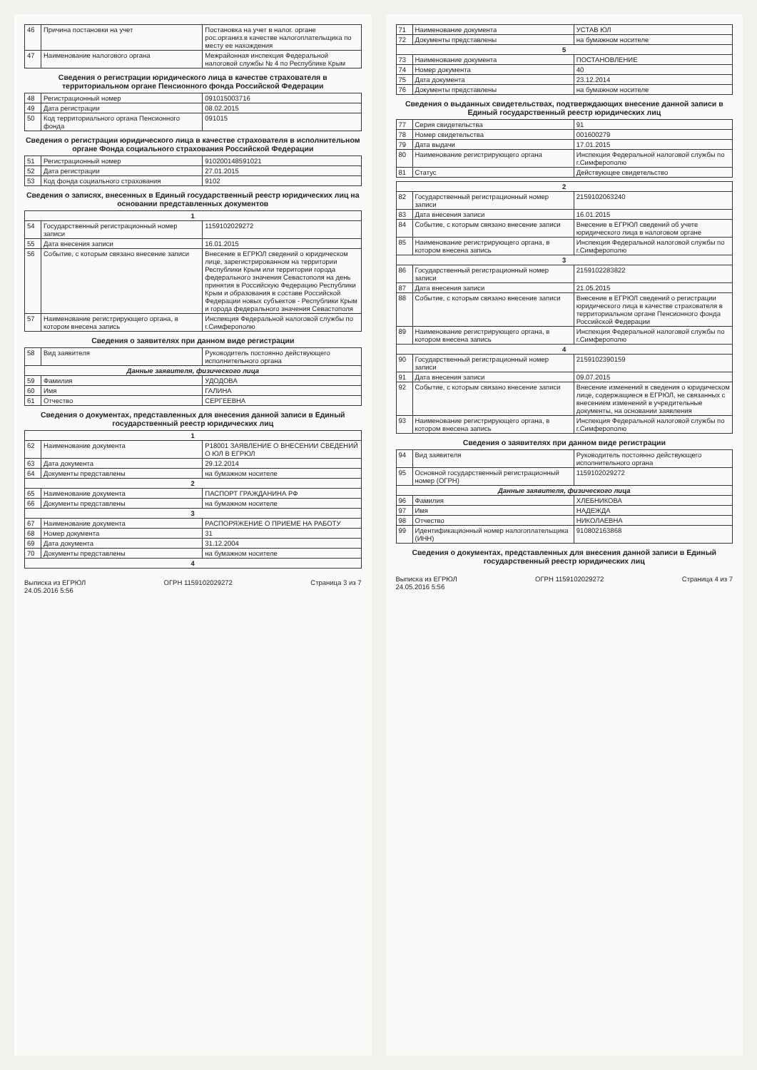| 46 | Причина постановки на учет | Постановка на учет в налог. органе рос.организ.в качестве налогоплательщика по месту ее нахождения |
| 47 | Наименование налогового органа | Межрайонная инспекция Федеральной налоговой службы № 4 по Республике Крым |
Сведения о регистрации юридического лица в качестве страхователя в территориальном органе Пенсионного фонда Российской Федерации
| 48 | Регистрационный номер | 091015003716 |
| 49 | Дата регистрации | 08.02.2015 |
| 50 | Код территориального органа Пенсионного фонда | 091015 |
Сведения о регистрации юридического лица в качестве страхователя в исполнительном органе Фонда социального страхования Российской Федерации
| 51 | Регистрационный номер | 910200148591021 |
| 52 | Дата регистрации | 27.01.2015 |
| 53 | Код фонда социального страхования | 9102 |
Сведения о записях, внесенных в Единый государственный реестр юридических лиц на основании представленных документов
| 1 | | |
| 54 | Государственный регистрационный номер записи | 1159102029272 |
| 55 | Дата внесения записи | 16.01.2015 |
| 56 | Событие, с которым связано внесение записи | Внесение в ЕГРЮЛ сведений о юридическом лице, зарегистрированном на территории Республики Крым или территории города федерального значения Севастополя на день принятия в Российскую Федерацию Республики Крым и образования в составе Российской Федерации новых субъектов - Республики Крым и города федерального значения Севастополя |
| 57 | Наименование регистрирующего органа, в котором внесена запись | Инспекция Федеральной налоговой службы по г.Симферополю |
Сведения о заявителях при данном виде регистрации
| 58 | Вид заявителя | Руководитель постоянно действующего исполнительного органа |
| Данные заявителя, физического лица | | |
| 59 | Фамилия | УДОДОВА |
| 60 | Имя | ГАЛИНА |
| 61 | Отчество | СЕРГЕЕВНА |
Сведения о документах, представленных для внесения данной записи в Единый государственный реестр юридических лиц
| 1 | | |
| 62 | Наименование документа | Р18001 ЗАЯВЛЕНИЕ О ВНЕСЕНИИ СВЕДЕНИЙ О ЮЛ В ЕГРЮЛ |
| 63 | Дата документа | 29.12.2014 |
| 64 | Документы представлены | на бумажном носителе |
| 2 | | |
| 65 | Наименование документа | ПАСПОРТ ГРАЖДАНИНА РФ |
| 66 | Документы представлены | на бумажном носителе |
| 3 | | |
| 67 | Наименование документа | РАСПОРЯЖЕНИЕ О ПРИЕМЕ НА РАБОТУ |
| 68 | Номер документа | 31 |
| 69 | Дата документа | 31.12.2004 |
| 70 | Документы представлены | на бумажном носителе |
| 4 | | |
Выписка из ЕГРЮЛ
24.05.2016 5:56 ОГРН 1159102029272 Страница 3 из 7
| 71 | Наименование документа | УСТАВ ЮЛ |
| 72 | Документы представлены | на бумажном носителе |
| 5 | | |
| 73 | Наименование документа | ПОСТАНОВЛЕНИЕ |
| 74 | Номер документа | 40 |
| 75 | Дата документа | 23.12.2014 |
| 76 | Документы представлены | на бумажном носителе |
Сведения о выданных свидетельствах, подтверждающих внесение данной записи в Единый государственный реестр юридических лиц
| 77 | Серия свидетельства | 91 |
| 78 | Номер свидетельства | 001600279 |
| 79 | Дата выдачи | 17.01.2015 |
| 80 | Наименование регистрирующего органа | Инспекция Федеральной налоговой службы по г.Симферополю |
| 81 | Статус | Действующее свидетельство |
| 2 | | |
| 82 | Государственный регистрационный номер записи | 2159102063240 |
| 83 | Дата внесения записи | 16.01.2015 |
| 84 | Событие, с которым связано внесение записи | Внесение в ЕГРЮЛ сведений об учете юридического лица в налоговом органе |
| 85 | Наименование регистрирующего органа, в котором внесена запись | Инспекция Федеральной налоговой службы по г.Симферополю |
| 3 | | |
| 86 | Государственный регистрационный номер записи | 2159102283822 |
| 87 | Дата внесения записи | 21.05.2015 |
| 88 | Событие, с которым связано внесение записи | Внесение в ЕГРЮЛ сведений о регистрации юридического лица в качестве страхователя в территориальном органе Пенсионного фонда Российской Федерации |
| 89 | Наименование регистрирующего органа, в котором внесена запись | Инспекция Федеральной налоговой службы по г.Симферополю |
| 4 | | |
| 90 | Государственный регистрационный номер записи | 2159102390159 |
| 91 | Дата внесения записи | 09.07.2015 |
| 92 | Событие, с которым связано внесение записи | Внесение изменений в сведения о юридическом лице, содержащиеся в ЕГРЮЛ, не связанных с внесением изменений в учредительные документы, на основании заявления |
| 93 | Наименование регистрирующего органа, в котором внесена запись | Инспекция Федеральной налоговой службы по г.Симферополю |
Сведения о заявителях при данном виде регистрации
| 94 | Вид заявителя | Руководитель постоянно действующего исполнительного органа |
| 95 | Основной государственный регистрационный номер (ОГРН) | 1159102029272 |
| Данные заявителя, физического лица | | |
| 96 | Фамилия | ХЛЕБНИКОВА |
| 97 | Имя | НАДЕЖДА |
| 98 | Отчество | НИКОЛАЕВНА |
| 99 | Идентификационный номер налогоплательщика (ИНН) | 910802163868 |
Сведения о документах, представленных для внесения данной записи в Единый государственный реестр юридических лиц
Выписка из ЕГРЮЛ
24.05.2016 5:56 ОГРН 1159102029272 Страница 4 из 7